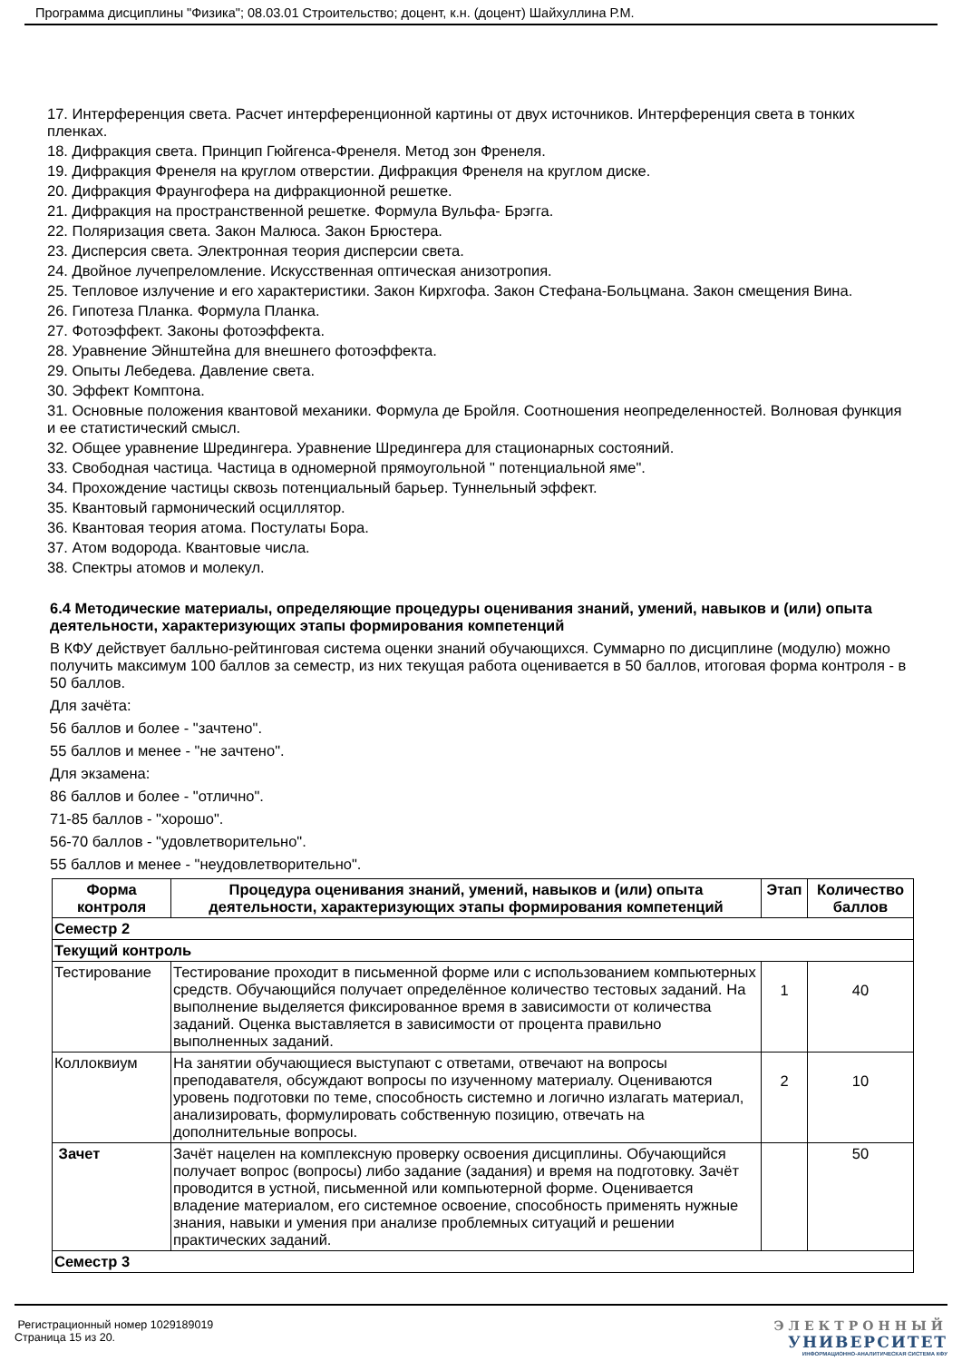Программа дисциплины "Физика"; 08.03.01 Строительство; доцент, к.н. (доцент) Шайхуллина Р.М.
17. Интерференция света. Расчет интерференционной картины от двух источников. Интерференция света в тонких пленках.
18. Дифракция света. Принцип Гюйгенса-Френеля. Метод зон Френеля.
19. Дифракция Френеля на круглом отверстии. Дифракция Френеля на круглом диске.
20. Дифракция Фраунгофера на дифракционной решетке.
21. Дифракция на пространственной решетке. Формула Вульфа- Брэгга.
22. Поляризация света. Закон Малюса. Закон Брюстера.
23. Дисперсия света. Электронная теория дисперсии света.
24. Двойное лучепреломление. Искусственная оптическая анизотропия.
25. Тепловое излучение и его характеристики. Закон Кирхгофа. Закон Стефана-Больцмана. Закон смещения Вина.
26. Гипотеза Планка. Формула Планка.
27. Фотоэффект. Законы фотоэффекта.
28. Уравнение Эйнштейна для внешнего фотоэффекта.
29. Опыты Лебедева. Давление света.
30. Эффект Комптона.
31. Основные положения квантовой механики. Формула де Бройля. Соотношения неопределенностей. Волновая функция и ее статистический смысл.
32. Общее уравнение Шредингера. Уравнение Шредингера для стационарных состояний.
33. Свободная частица. Частица в одномерной прямоугольной " потенциальной яме".
34. Прохождение частицы сквозь потенциальный барьер. Туннельный эффект.
35. Квантовый гармонический осциллятор.
36. Квантовая теория атома. Постулаты Бора.
37. Атом водорода. Квантовые числа.
38. Спектры атомов и молекул.
6.4 Методические материалы, определяющие процедуры оценивания знаний, умений, навыков и (или) опыта деятельности, характеризующих этапы формирования компетенций
В КФУ действует балльно-рейтинговая система оценки знаний обучающихся. Суммарно по дисциплине (модулю) можно получить максимум 100 баллов за семестр, из них текущая работа оценивается в 50 баллов, итоговая форма контроля - в 50 баллов.
Для зачёта:
56 баллов и более - "зачтено".
55 баллов и менее - "не зачтено".
Для экзамена:
86 баллов и более - "отлично".
71-85 баллов - "хорошо".
56-70 баллов - "удовлетворительно".
55 баллов и менее - "неудовлетворительно".
| Форма контроля | Процедура оценивания знаний, умений, навыков и (или) опыта деятельности, характеризующих этапы формирования компетенций | Этап | Количество баллов |
| --- | --- | --- | --- |
| Семестр 2 | | | |
| Текущий контроль | | | |
| Тестирование | Тестирование проходит в письменной форме или с использованием компьютерных средств. Обучающийся получает определённое количество тестовых заданий. На выполнение выделяется фиксированное время в зависимости от количества заданий. Оценка выставляется в зависимости от процента правильно выполненных заданий. | 1 | 40 |
| Коллоквиум | На занятии обучающиеся выступают с ответами, отвечают на вопросы преподавателя, обсуждают вопросы по изученному материалу. Оцениваются уровень подготовки по теме, способность системно и логично излагать материал, анализировать, формулировать собственную позицию, отвечать на дополнительные вопросы. | 2 | 10 |
| Зачет | Зачёт нацелен на комплексную проверку освоения дисциплины. Обучающийся получает вопрос (вопросы) либо задание (задания) и время на подготовку. Зачёт проводится в устной, письменной или компьютерной форме. Оценивается владение материалом, его системное освоение, способность применять нужные знания, навыки и умения при анализе проблемных ситуаций и решении практических заданий. | | 50 |
| Семестр 3 | | | |
Регистрационный номер 1029189019
Страница 15 из 20.
ЭЛЕКТРОННЫЙ
УНИВЕРСИТЕТ
ИНФОРМАЦИОННО-АНАЛИТИЧЕСКАЯ СИСТЕМА КФУ